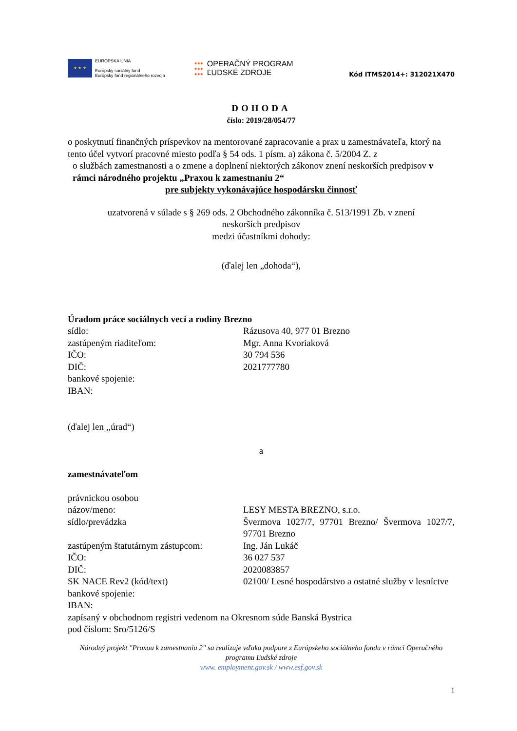★ ★ ★
EURÓPSKA ÚNIA
Európsky sociálny fond
Európsky fond regionálneho rozvoja
●●●
●●●
●●●
OPERAČNÝ PROGRAM
ĽUDSKÉ ZDROJE
Kód ITMS2014+: 312021X470
DOHODA
číslo: 2019/28/054/77
o poskytnutí finančných príspevkov na mentorované zapracovanie a prax u zamestnávateľa, ktorý na tento účel vytvorí pracovné miesto podľa § 54 ods. 1 písm. a) zákona č. 5/2004 Z. z
o službách zamestnanosti a o zmene a doplnení niektorých zákonov znení neskorších predpisov v rámci národného projektu „Praxou k zamestnaniu 2“
pre subjekty vykonávajúce hospodársku činnosť
uzatvorená v súlade s § 269 ods. 2 Obchodného zákonníka č. 513/1991 Zb. v znení
neskorších predpisov
medzi účastníkmi dohody:
(ďalej len „dohoda“),
Úradom práce sociálnych vecí a rodiny Brezno
sídlo: Rázusova 40, 977 01 Brezno
zastúpeným riaditeľom: Mgr. Anna Kvoriaková
IČO: 30 794 536
DIČ: 2021777780
bankové spojenie:
IBAN:
(ďalej len ,,úrad“)
a
zamestnávateľom
právnickou osobou
názov/meno: LESY MESTA BREZNO, s.r.o.
sídlo/prevádzka Švermova 1027/7, 97701 Brezno/ Švermova 1027/7, 97701 Brezno
zastúpeným štatutárnym zástupcom:
Ing. Ján Lukáč
IČO: 36 027 537
DIČ: 2020083857
SK NACE Rev2 (kód/text) 02100/ Lesné hospodárstvo a ostatné služby v lesníctve
bankové spojenie:
IBAN:
zapísaný v obchodnom registri vedenom na Okresnom súde Banská Bystrica
pod číslom: Sro/5126/S
Národný projekt "Praxou k zamestnaniu 2" sa realizuje vďaka podpore z Európskeho sociálneho fondu v rámci Operačného programu Ľudské zdroje
www. employment.gov.sk / www.esf.gov.sk
1